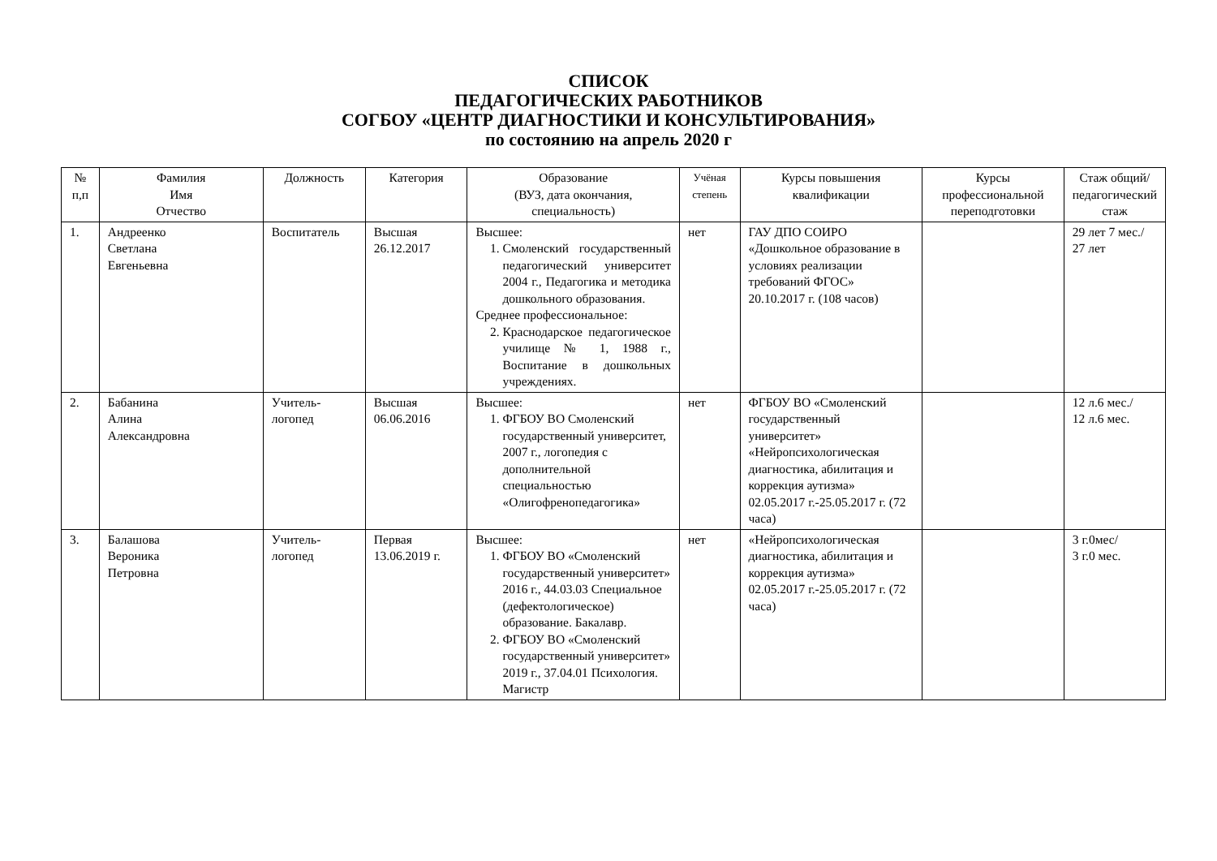СПИСОК
ПЕДАГОГИЧЕСКИХ РАБОТНИКОВ
СОГБОУ «ЦЕНТР ДИАГНОСТИКИ И КОНСУЛЬТИРОВАНИЯ»
по состоянию на апрель 2020 г
| № п,п | Фамилия Имя Отчество | Должность | Категория | Образование (ВУЗ, дата окончания, специальность) | Учёная степень | Курсы повышения квалификации | Курсы профессиональной переподготовки | Стаж общий/ педагогический стаж |
| --- | --- | --- | --- | --- | --- | --- | --- | --- |
| 1. | Андреенко Светлана Евгеньевна | Воспитатель | Высшая 26.12.2017 | Высшее: 1. Смоленский государственный педагогический университет 2004 г., Педагогика и методика дошкольного образования. Среднее профессиональное: 2. Краснодарское педагогическое училище № 1, 1988 г., Воспитание в дошкольных учреждениях. | нет | ГАУ ДПО СОИРО «Дошкольное образование в условиях реализации требований ФГОС» 20.10.2017 г. (108 часов) | | 29 лет 7 мес./ 27 лет |
| 2. | Бабанина Алина Александровна | Учитель-логопед | Высшая 06.06.2016 | Высшее: 1. ФГБОУ ВО Смоленский государственный университет, 2007 г., логопедия с дополнительной специальностью «Олигофренопедагогика» | нет | ФГБОУ ВО «Смоленский государственный университет» «Нейропсихологическая диагностика, абилитация и коррекция аутизма» 02.05.2017 г.-25.05.2017 г. (72 часа) | | 12 л.6 мес./ 12 л.6 мес. |
| 3. | Балашова Вероника Петровна | Учитель-логопед | Первая 13.06.2019 г. | Высшее: 1. ФГБОУ ВО «Смоленский государственный университет» 2016 г., 44.03.03 Специальное (дефектологическое) образование. Бакалавр. 2. ФГБОУ ВО «Смоленский государственный университет» 2019 г., 37.04.01 Психология. Магистр | нет | «Нейропсихологическая диагностика, абилитация и коррекция аутизма» 02.05.2017 г.-25.05.2017 г. (72 часа) | | 3 г.0мес/ 3 г.0 мес. |